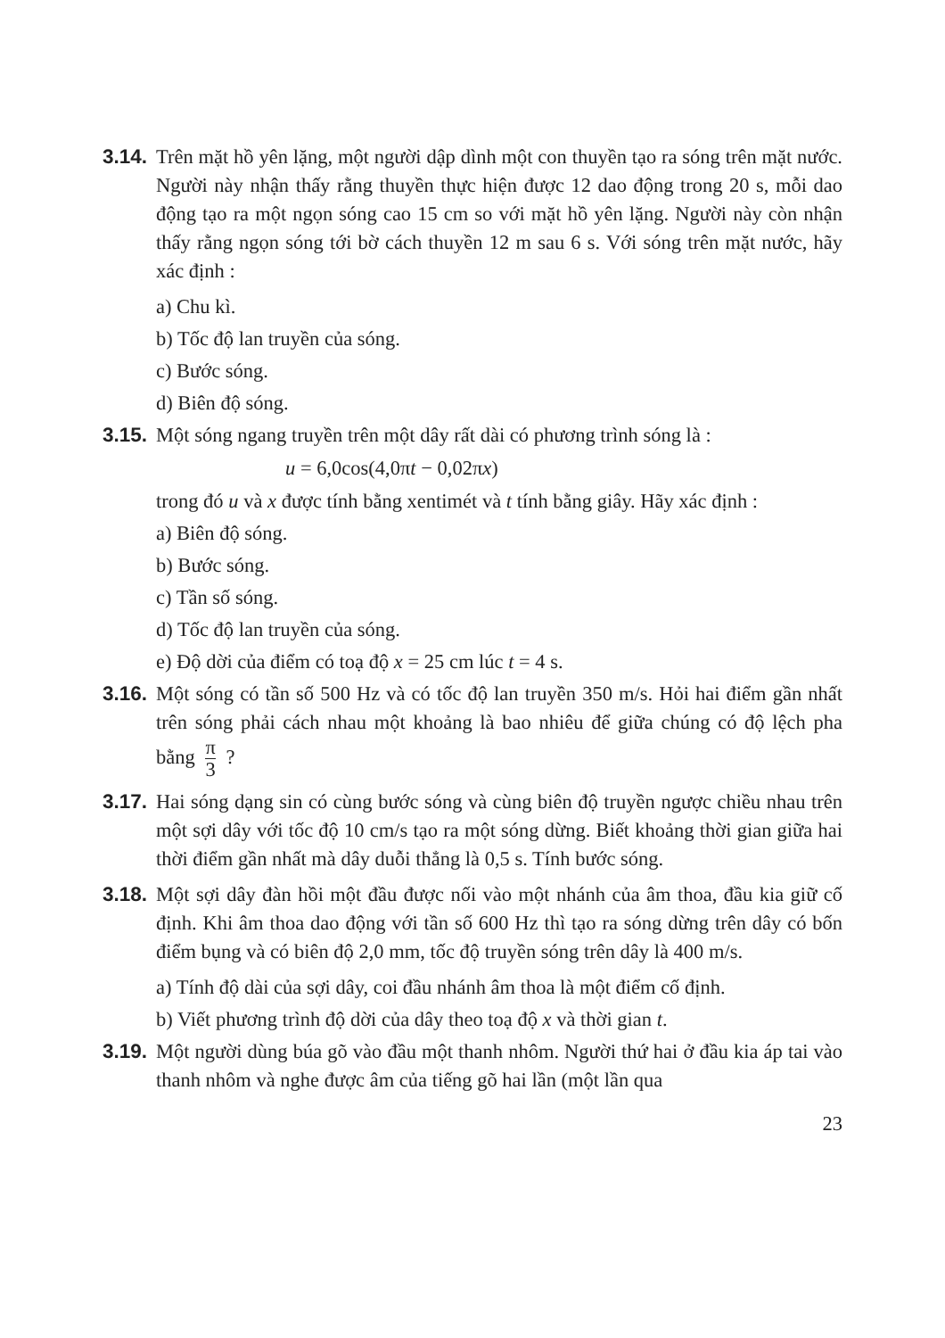3.14.
Trên mặt hồ yên lặng, một người dập dình một con thuyền tạo ra sóng trên mặt nước. Người này nhận thấy rằng thuyền thực hiện được 12 dao động trong 20 s, mỗi dao động tạo ra một ngọn sóng cao 15 cm so với mặt hồ yên lặng. Người này còn nhận thấy rằng ngọn sóng tới bờ cách thuyền 12 m sau 6 s. Với sóng trên mặt nước, hãy xác định :
a) Chu kì.
b) Tốc độ lan truyền của sóng.
c) Bước sóng.
d) Biên độ sóng.
3.15.
Một sóng ngang truyền trên một dây rất dài có phương trình sóng là :
u = 6,0cos(4,0πt − 0,02πx)
trong đó u và x được tính bằng xentimét và t tính bằng giây. Hãy xác định :
a) Biên độ sóng.
b) Bước sóng.
c) Tần số sóng.
d) Tốc độ lan truyền của sóng.
e) Độ dời của điểm có toạ độ x = 25 cm lúc t = 4 s.
3.16.
Một sóng có tần số 500 Hz và có tốc độ lan truyền 350 m/s. Hỏi hai điểm gần nhất trên sóng phải cách nhau một khoảng là bao nhiêu để giữa chúng có độ lệch pha bằng π 3 ?
3.17.
Hai sóng dạng sin có cùng bước sóng và cùng biên độ truyền ngược chiều nhau trên một sợi dây với tốc độ 10 cm/s tạo ra một sóng dừng. Biết khoảng thời gian giữa hai thời điểm gần nhất mà dây duỗi thẳng là 0,5 s. Tính bước sóng.
3.18.
Một sợi dây đàn hồi một đầu được nối vào một nhánh của âm thoa, đầu kia giữ cố định. Khi âm thoa dao động với tần số 600 Hz thì tạo ra sóng dừng trên dây có bốn điểm bụng và có biên độ 2,0 mm, tốc độ truyền sóng trên dây là 400 m/s.
a) Tính độ dài của sợi dây, coi đầu nhánh âm thoa là một điểm cố định.
b) Viết phương trình độ dời của dây theo toạ độ x và thời gian t.
3.19.
Một người dùng búa gõ vào đầu một thanh nhôm. Người thứ hai ở đầu kia áp tai vào thanh nhôm và nghe được âm của tiếng gõ hai lần (một lần qua
23